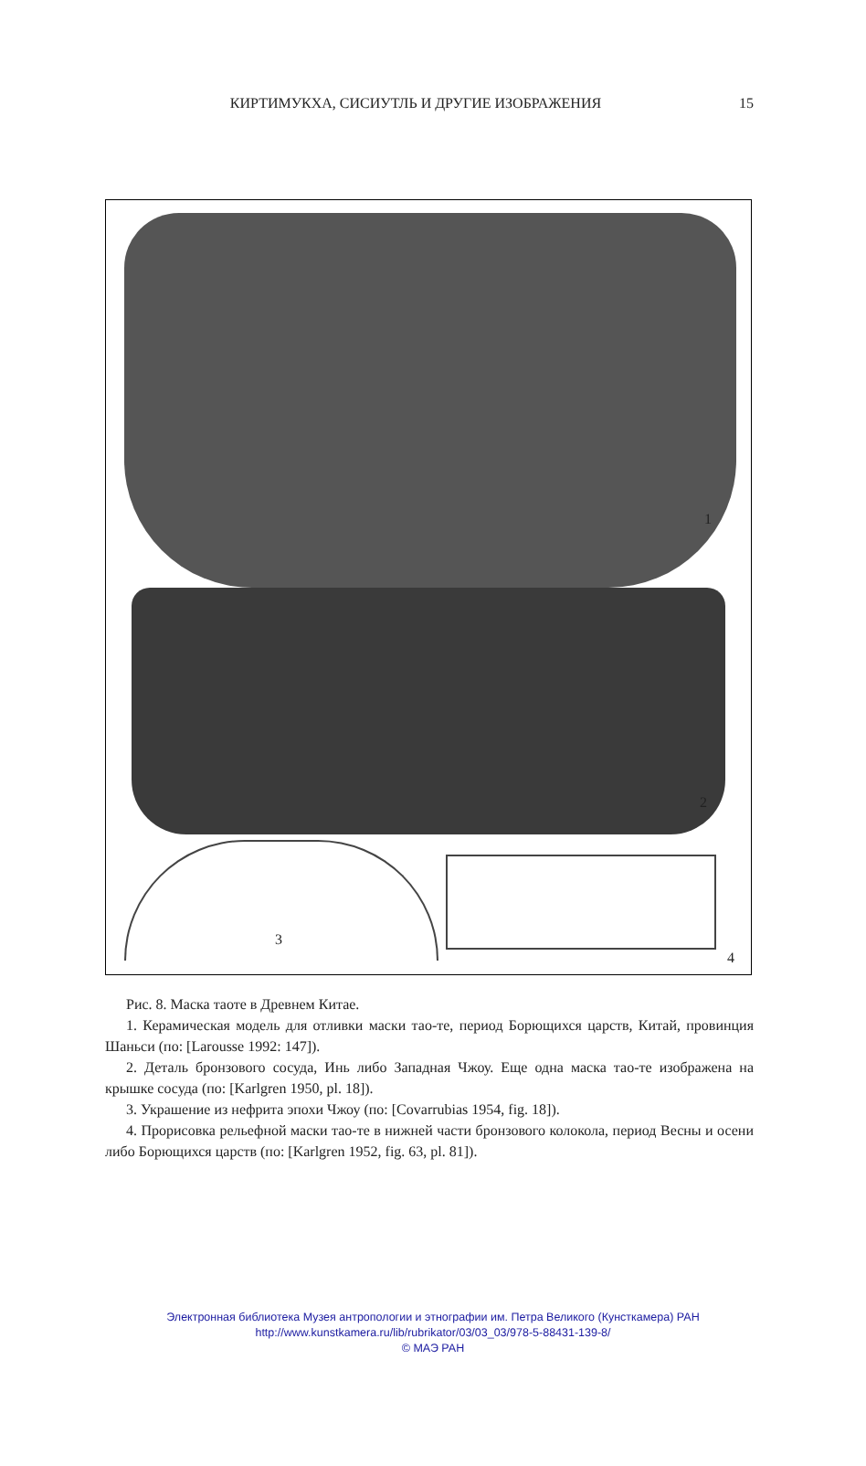КИРТИМУКХА, СИСИУТЛЬ И ДРУГИЕ ИЗОБРАЖЕНИЯ
15
1
2
3
4
Рис. 8. Маска таоте в Древнем Китае.
1. Керамическая модель для отливки маски тао-те, период Борющихся царств, Китай, провинция Шаньси (по: [Larousse 1992: 147]).
2. Деталь бронзового сосуда, Инь либо Западная Чжоу. Еще одна маска тао-те изображена на крышке сосуда (по: [Karlgren 1950, pl. 18]).
3. Украшение из нефрита эпохи Чжоу (по: [Covarrubias 1954, fig. 18]).
4. Прорисовка рельефной маски тао-те в нижней части бронзового колокола, период Весны и осени либо Борющихся царств (по: [Karlgren 1952, fig. 63, pl. 81]).
Электронная библиотека Музея антропологии и этнографии им. Петра Великого (Кунсткамера) РАН
http://www.kunstkamera.ru/lib/rubrikator/03/03_03/978-5-88431-139-8/
© МАЭ РАН